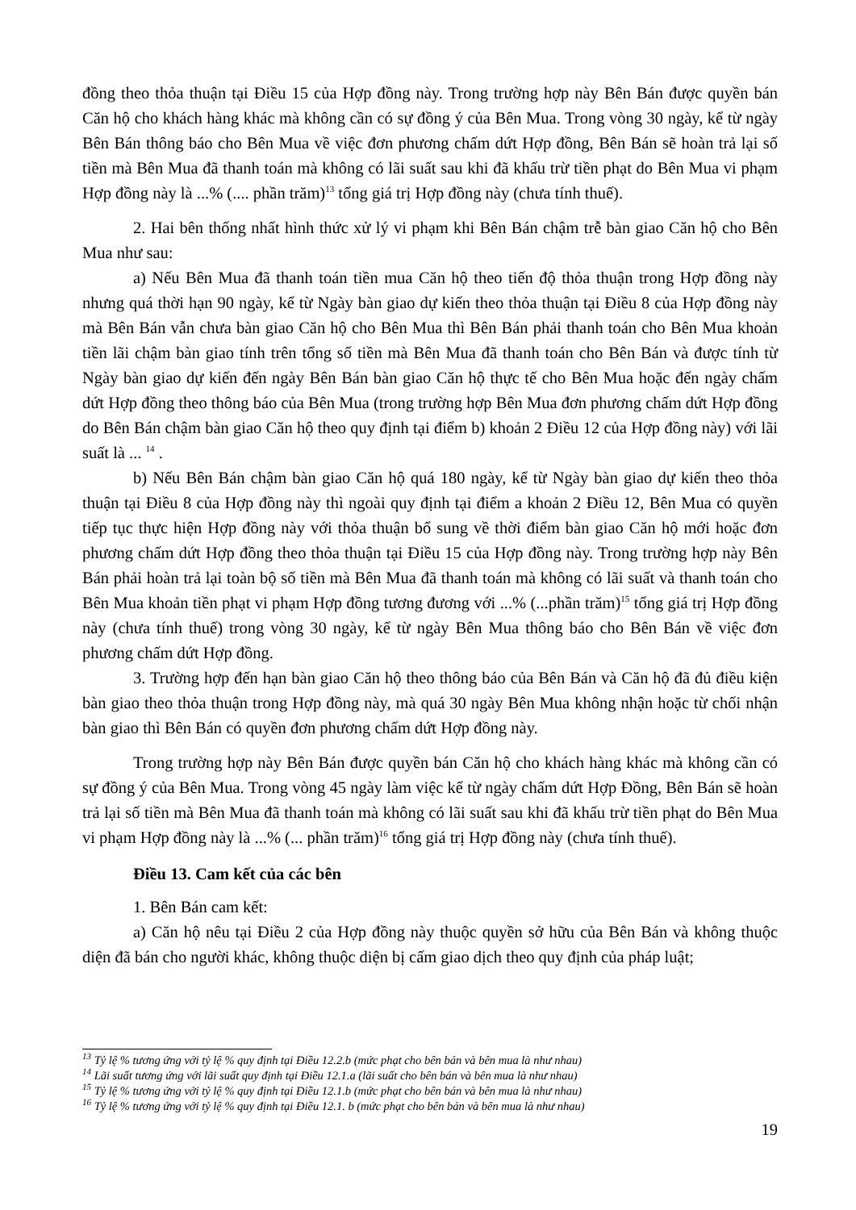đồng theo thỏa thuận tại Điều 15 của Hợp đồng này. Trong trường hợp này Bên Bán được quyền bán Căn hộ cho khách hàng khác mà không cần có sự đồng ý của Bên Mua. Trong vòng 30 ngày, kể từ ngày Bên Bán thông báo cho Bên Mua về việc đơn phương chấm dứt Hợp đồng, Bên Bán sẽ hoàn trả lại số tiền mà Bên Mua đã thanh toán mà không có lãi suất sau khi đã khấu trừ tiền phạt do Bên Mua vi phạm Hợp đồng này là ...% (.... phần trăm)<sup>13</sup> tổng giá trị Hợp đồng này (chưa tính thuế).
2. Hai bên thống nhất hình thức xử lý vi phạm khi Bên Bán chậm trễ bàn giao Căn hộ cho Bên Mua như sau:
a) Nếu Bên Mua đã thanh toán tiền mua Căn hộ theo tiến độ thỏa thuận trong Hợp đồng này nhưng quá thời hạn 90 ngày, kể từ Ngày bàn giao dự kiến theo thỏa thuận tại Điều 8 của Hợp đồng này mà Bên Bán vẫn chưa bàn giao Căn hộ cho Bên Mua thì Bên Bán phải thanh toán cho Bên Mua khoản tiền lãi chậm bàn giao tính trên tổng số tiền mà Bên Mua đã thanh toán cho Bên Bán và được tính từ Ngày bàn giao dự kiến đến ngày Bên Bán bàn giao Căn hộ thực tế cho Bên Mua hoặc đến ngày chấm dứt Hợp đồng theo thông báo của Bên Mua (trong trường hợp Bên Mua đơn phương chấm dứt Hợp đồng do Bên Bán chậm bàn giao Căn hộ theo quy định tại điểm b) khoản 2 Điều 12 của Hợp đồng này) với lãi suất là ... <sup>14</sup> .
b) Nếu Bên Bán chậm bàn giao Căn hộ quá 180 ngày, kể từ Ngày bàn giao dự kiến theo thỏa thuận tại Điều 8 của Hợp đồng này thì ngoài quy định tại điểm a khoản 2 Điều 12, Bên Mua có quyền tiếp tục thực hiện Hợp đồng này với thỏa thuận bổ sung về thời điểm bàn giao Căn hộ mới hoặc đơn phương chấm dứt Hợp đồng theo thỏa thuận tại Điều 15 của Hợp đồng này. Trong trường hợp này Bên Bán phải hoàn trả lại toàn bộ số tiền mà Bên Mua đã thanh toán mà không có lãi suất và thanh toán cho Bên Mua khoản tiền phạt vi phạm Hợp đồng tương đương với ...% (...phần trăm)<sup>15</sup> tổng giá trị Hợp đồng này (chưa tính thuế) trong vòng 30 ngày, kể từ ngày Bên Mua thông báo cho Bên Bán về việc đơn phương chấm dứt Hợp đồng.
3. Trường hợp đến hạn bàn giao Căn hộ theo thông báo của Bên Bán và Căn hộ đã đủ điều kiện bàn giao theo thỏa thuận trong Hợp đồng này, mà quá 30 ngày Bên Mua không nhận hoặc từ chối nhận bàn giao thì Bên Bán có quyền đơn phương chấm dứt Hợp đồng này.
Trong trường hợp này Bên Bán được quyền bán Căn hộ cho khách hàng khác mà không cần có sự đồng ý của Bên Mua. Trong vòng 45 ngày làm việc kể từ ngày chấm dứt Hợp Đồng, Bên Bán sẽ hoàn trả lại số tiền mà Bên Mua đã thanh toán mà không có lãi suất sau khi đã khấu trừ tiền phạt do Bên Mua vi phạm Hợp đồng này là ...% (... phần trăm)<sup>16</sup> tổng giá trị Hợp đồng này (chưa tính thuế).
Điều 13. Cam kết của các bên
1. Bên Bán cam kết:
a) Căn hộ nêu tại Điều 2 của Hợp đồng này thuộc quyền sở hữu của Bên Bán và không thuộc diện đã bán cho người khác, không thuộc diện bị cấm giao dịch theo quy định của pháp luật;
<sup>13</sup> Tỷ lệ % tương ứng với tỷ lệ % quy định tại Điều 12.2.b (mức phạt cho bên bán và bên mua là như nhau)
<sup>14</sup> Lãi suất tương ứng với lãi suất quy định tại Điều 12.1.a (lãi suất cho bên bán và bên mua là như nhau)
<sup>15</sup> Tỷ lệ % tương ứng với tỷ lệ % quy định tại Điều 12.1.b (mức phạt cho bên bán và bên mua là như nhau)
<sup>16</sup> Tỷ lệ % tương ứng với tỷ lệ % quy định tại Điều 12.1. b (mức phạt cho bên bán và bên mua là như nhau)
19